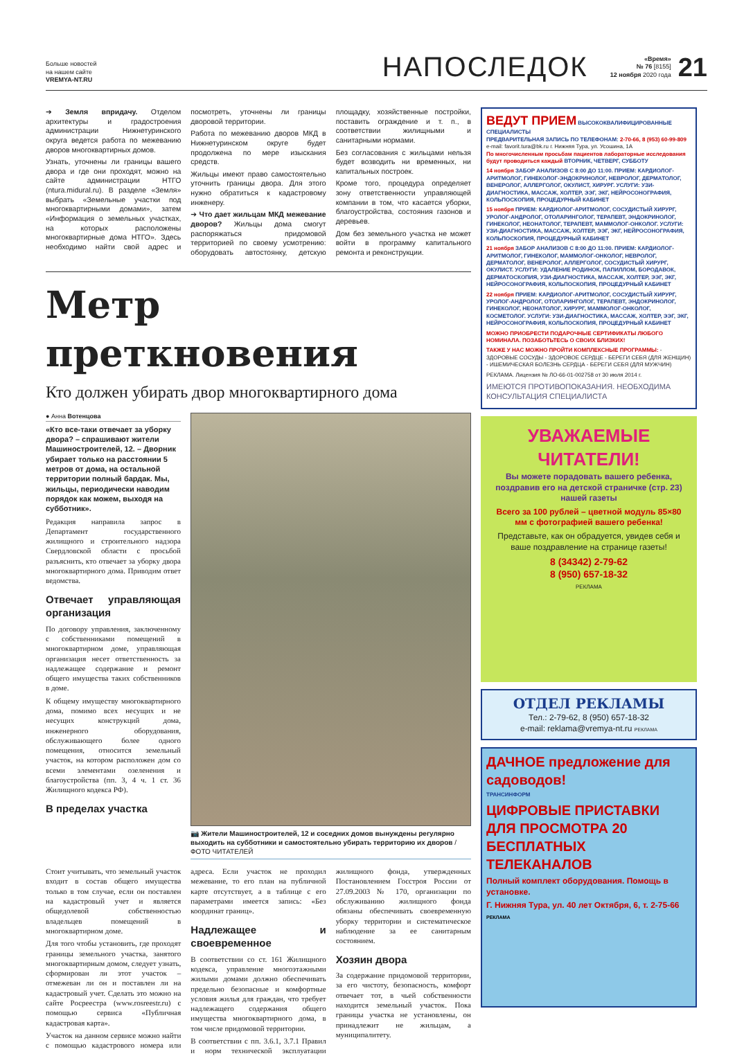Больше новостей
на нашем сайте
VREMYA-NT.RU
НАПОСЛЕДОК
«Время»
№ 76 [8155]
12 ноября 2020 года
21
➔ Земля впридачу. Отделом архитектуры и градостроения администрации Нижнетуринского округа ведется работа по межеванию дворов многоквартирных домов.
Узнать, уточнены ли границы вашего двора и где они проходят, можно на сайте администрации НТГО (ntura.midural.ru). В разделе «Земля» выбрать «Земельные участки под многоквартирными домами», затем «Информация о земельных участках, на которых расположены многоквартирные дома НТГО». Здесь необходимо найти свой адрес и посмотреть, уточнены ли границы дворовой территории.
Работа по межеванию дворов МКД в Нижнетуринском округе будет продолжена по мере изыскания средств.
Жильцы имеют право самостоятельно уточнить границы двора. Для этого нужно обратиться к кадастровому инженеру.
➔ Что дает жильцам МКД межевание дворов? Жильцы дома смогут распоряжаться придомовой территорией по своему усмотрению: оборудовать автостоянку, детскую площадку, хозяйственные постройки, поставить ограждение и т. п., в соответствии жилищными и санитарными нормами.
Без согласования с жильцами нельзя будет возводить ни временных, ни капитальных построек.
Кроме того, процедура определяет зону ответственности управляющей компании в том, что касается уборки, благоустройства, состояния газонов и деревьев.
Дом без земельного участка не может войти в программу капитального ремонта и реконструкции.
Метр преткновения
Кто должен убирать двор многоквартирного дома
● Анна Вотенцова
«Кто все-таки отвечает за уборку двора? – спрашивают жители Машиностроителей, 12. – Дворник убирает только на расстоянии 5 метров от дома, на остальной территории полный бардак. Мы, жильцы, периодически наводим порядок как можем, выходя на субботник».
Редакция направила запрос в Департамент государственного жилищного и строительного надзора Свердловской области с просьбой разъяснить, кто отвечает за уборку двора многоквартирного дома. Приводим ответ ведомства.
Отвечает управляющая организация
По договору управления, заключенному с собственниками помещений в многоквартирном доме, управляющая организация несет ответственность за надлежащее содержание и ремонт общего имущества таких собственников в доме.
К общему имуществу многоквартирного дома, помимо всех несущих и не несущих конструкций дома, инженерного оборудования, обслуживающего более одного помещения, относится земельный участок, на котором расположен дом со всеми элементами озеленения и благоустройства (пп. 3, 4 ч. 1 ст. 36 Жилищного кодекса РФ).
В пределах участка
📷 Жители Машиностроителей, 12 и соседних домов вынуждены регулярно выходить на субботники и самостоятельно убирать территорию их дворов / ФОТО ЧИТАТЕЛЕЙ
Стоит учитывать, что земельный участок входит в состав общего имущества только в том случае, если он поставлен на кадастровый учет и является общедолевой собственностью владельцев помещений в многоквартирном доме.
Для того чтобы установить, где проходят границы земельного участка, занятого многоквартирным домом, следует узнать, сформирован ли этот участок – отмежеван ли он и поставлен ли на кадастровый учет. Сделать это можно на сайте Росреестра (www.rosreestr.ru) с помощью сервиса «Публичная кадастровая карта».
Участок на данном сервисе можно найти с помощью кадастрового номера или адреса. Если участок не проходил межевание, то его план на публичной карте отсутствует, а в таблице с его параметрами имеется запись: «Без координат границ».
Надлежащее и своевременное
В соответствии со ст. 161 Жилищного кодекса, управление многоэтажными жилыми домами должно обеспечивать предельно безопасные и комфортные условия жилья для граждан, что требует надлежащего содержания общего имущества многоквартирного дома, в том числе придомовой территории.
В соответствии с пп. 3.6.1, 3.7.1 Правил и норм технической эксплуатации жилищного фонда, утвержденных Постановлением Госстроя России от 27.09.2003 № 170, организации по обслуживанию жилищного фонда обязаны обеспечивать своевременную уборку территории и систематическое наблюдение за ее санитарным состоянием.
Хозяин двора
За содержание придомовой территории, за его чистоту, безопасность, комфорт отвечает тот, в чьей собственности находится земельный участок. Пока границы участка не установлены, он принадлежит не жильцам, а муниципалитету.
ВЕДУТ ПРИЕМ ВЫСОКОКВАЛИФИЦИРОВАННЫЕ СПЕЦИАЛИСТЫ
ПРЕДВАРИТЕЛЬНАЯ ЗАПИСЬ ПО ТЕЛЕФОНАМ: 2-70-66, 8 (953) 60-99-809
e-mail: favorit.tura@bk.ru г. Нижняя Тура, ул. Усошина, 1А
По многочисленным просьбам пациентов лабораторные исследования будут проводиться каждый ВТОРНИК, ЧЕТВЕРГ, СУББОТУ
14 ноября ЗАБОР АНАЛИЗОВ С 8:00 ДО 11:00. ПРИЕМ: КАРДИОЛОГ-АРИТМОЛОГ, ГИНЕКОЛОГ-ЭНДОКРИНОЛОГ, НЕВРОЛОГ, ДЕРМАТОЛОГ, ВЕНЕРОЛОГ, АЛЛЕРГОЛОГ, ОКУЛИСТ, ХИРУРГ. УСЛУГИ: УЗИ-ДИАГНОСТИКА, МАССАЖ, ХОЛТЕР, ЭЭГ, ЭКГ, НЕЙРОСОНОГРАФИЯ, КОЛЬПОСКОПИЯ, ПРОЦЕДУРНЫЙ КАБИНЕТ
15 ноября ПРИЕМ: КАРДИОЛОГ-АРИТМОЛОГ, СОСУДИСТЫЙ ХИРУРГ, УРОЛОГ-АНДРОЛОГ, ОТОЛАРИНГОЛОГ, ТЕРАПЕВТ, ЭНДОКРИНОЛОГ, ГИНЕКОЛОГ, НЕОНАТОЛОГ, ТЕРАПЕВТ, МАММОЛОГ-ОНКОЛОГ. УСЛУГИ: УЗИ-ДИАГНОСТИКА, МАССАЖ, ХОЛТЕР, ЭЭГ, ЭКГ, НЕЙРОСОНОГРАФИЯ, КОЛЬПОСКОПИЯ, ПРОЦЕДУРНЫЙ КАБИНЕТ
21 ноября ЗАБОР АНАЛИЗОВ С 8:00 ДО 11:00. ПРИЕМ: КАРДИОЛОГ-АРИТМОЛОГ, ГИНЕКОЛОГ, МАММОЛОГ-ОНКОЛОГ, НЕВРОЛОГ, ДЕРМАТОЛОГ, ВЕНЕРОЛОГ, АЛЛЕРГОЛОГ, СОСУДИСТЫЙ ХИРУРГ, ОКУЛИСТ. УСЛУГИ: УДАЛЕНИЕ РОДИНОК, ПАПИЛЛОМ, БОРОДАВОК, ДЕРМАТОСКОПИЯ, УЗИ-ДИАГНОСТИКА, МАССАЖ, ХОЛТЕР, ЭЭГ, ЭКГ, НЕЙРОСОНОГРАФИЯ, КОЛЬПОСКОПИЯ, ПРОЦЕДУРНЫЙ КАБИНЕТ
22 ноября ПРИЕМ: КАРДИОЛОГ-АРИТМОЛОГ, СОСУДИСТЫЙ ХИРУРГ, УРОЛОГ-АНДРОЛОГ, ОТОЛАРИНГОЛОГ, ТЕРАПЕВТ, ЭНДОКРИНОЛОГ, ГИНЕКОЛОГ, НЕОНАТОЛОГ, ХИРУРГ, МАММОЛОГ-ОНКОЛОГ, КОСМЕТОЛОГ. УСЛУГИ: УЗИ-ДИАГНОСТИКА, МАССАЖ, ХОЛТЕР, ЭЭГ, ЭКГ, НЕЙРОСОНОГРАФИЯ, КОЛЬПОСКОПИЯ, ПРОЦЕДУРНЫЙ КАБИНЕТ
МОЖНО ПРИОБРЕСТИ ПОДАРОЧНЫЕ СЕРТИФИКАТЫ ЛЮБОГО НОМИНАЛА. ПОЗАБОТЬТЕСЬ О СВОИХ БЛИЗКИХ!
ТАКЖЕ У НАС МОЖНО ПРОЙТИ КОМПЛЕКСНЫЕ ПРОГРАММЫ: - ЗДОРОВЫЕ СОСУДЫ - ЗДОРОВОЕ СЕРДЦЕ - БЕРЕГИ СЕБЯ (ДЛЯ ЖЕНЩИН) - ИШЕМИЧЕСКАЯ БОЛЕЗНЬ СЕРДЦА - БЕРЕГИ СЕБЯ (ДЛЯ МУЖЧИН)
РЕКЛАМА. Лицензия № ЛО-66-01-002758 от 30 июля 2014 г.
ИМЕЮТСЯ ПРОТИВОПОКАЗАНИЯ. НЕОБХОДИМА КОНСУЛЬТАЦИЯ СПЕЦИАЛИСТА
УВАЖАЕМЫЕ ЧИТАТЕЛИ!
Вы можете порадовать вашего ребенка, поздравив его на детской страничке (стр. 23) нашей газеты
Всего за 100 рублей – цветной модуль 85×80 мм с фотографией вашего ребенка!
Представьте, как он обрадуется, увидев себя и ваше поздравление на странице газеты!
8 (34342) 2-79-62
8 (950) 657-18-32
РЕКЛАМА
ОТДЕЛ РЕКЛАМЫ
Тел.: 2-79-62, 8 (950) 657-18-32
e-mail: reklama@vremya-nt.ru РЕКЛАМА
ДАЧНОЕ предложение для садоводов!
ТРАНСИНФОРМ
ЦИФРОВЫЕ ПРИСТАВКИ ДЛЯ ПРОСМОТРА 20 БЕСПЛАТНЫХ ТЕЛЕКАНАЛОВ
Полный комплект оборудования. Помощь в установке.
Г. Нижняя Тура, ул. 40 лет Октября, 6, т. 2-75-66
РЕКЛАМА